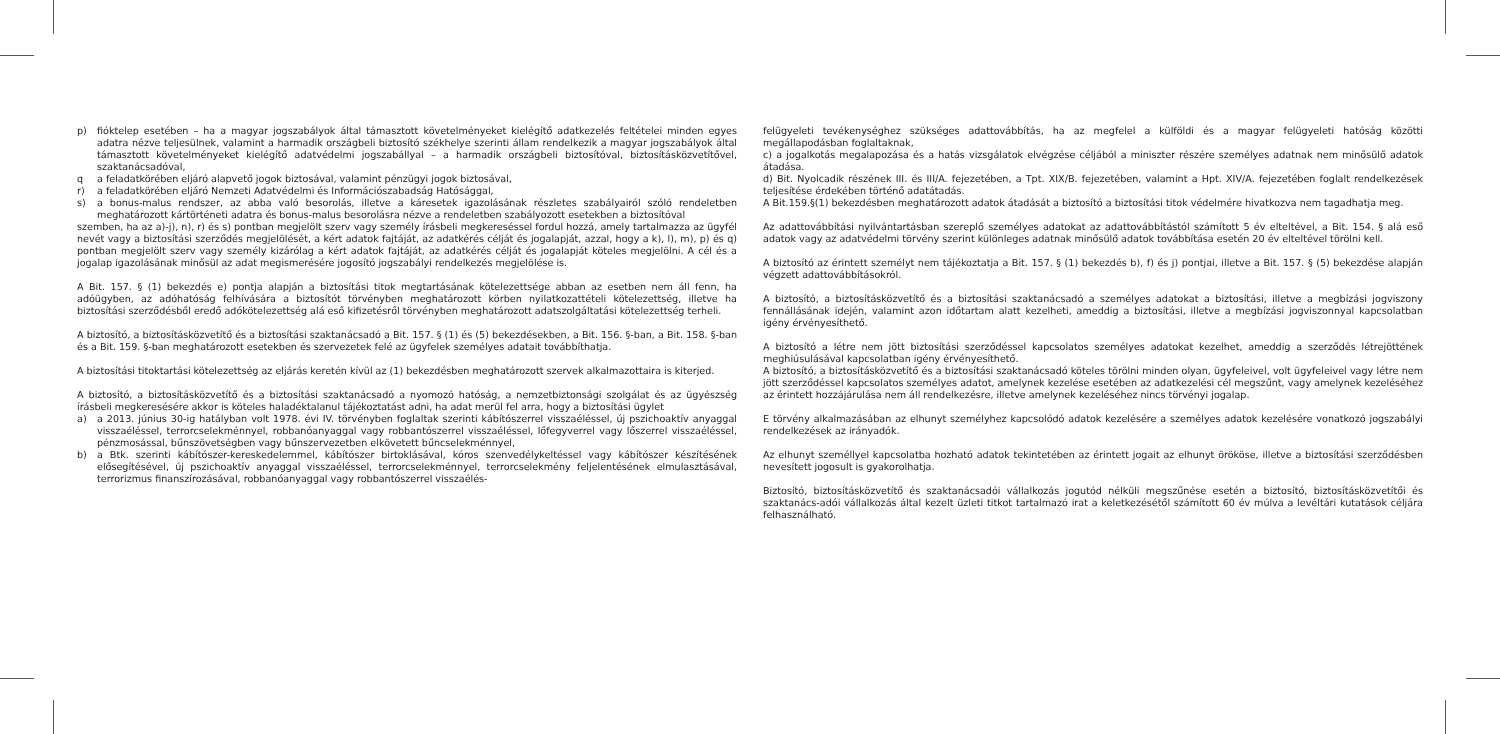p) fióktelep esetében – ha a magyar jogszabályok által támasztott követelményeket kielégítő adatkezelés feltételei minden egyes adatra nézve teljesülnek, valamint a harmadik országbeli biztosító székhelye szerinti állam rendelkezik a magyar jogszabályok által támasztott követelményeket kielégítő adatvédelmi jogszabállyal – a harmadik országbeli biztosítóval, biztosításközvetítővel, szaktanácsadóval,
q a feladatkörében eljáró alapvető jogok biztosával, valamint pénzügyi jogok biztosával,
r) a feladatkörében eljáró Nemzeti Adatvédelmi és Információszabadság Hatósággal,
s) a bonus-malus rendszer, az abba való besorolás, illetve a káresetek igazolásának részletes szabályairól szóló rendeletben meghatározott kártörténeti adatra és bonus-malus besorolásra nézve a rendeletben szabályozott esetekben a biztosítóval
szemben, ha az a)-j), n), r) és s) pontban megjelölt szerv vagy személy írásbeli megkereséssel fordul hozzá, amely tartalmazza az ügyfél nevét vagy a biztosítási szerződés megjelölését, a kért adatok fajtáját, az adatkérés célját és jogalapját, azzal, hogy a k), l), m), p) és q) pontban megjelölt szerv vagy személy kizárólag a kért adatok fajtáját, az adatkérés célját és jogalapját köteles megjelölni. A cél és a jogalap igazolásának minősül az adat megismerésére jogosító jogszabályi rendelkezés megjelölése is.
A Bit. 157. § (1) bekezdés e) pontja alapján a biztosítási titok megtartásának kötelezettsége abban az esetben nem áll fenn, ha adóügyben, az adóhatóság felhívására a biztosítót törvényben meghatározott körben nyilatkozattételi kötelezettség, illetve ha biztosítási szerződésből eredő adókötelezettség alá eső kifizetésről törvényben meghatározott adatszolgáltatási kötelezettség terheli.
A biztosító, a biztosításközvetítő és a biztosítási szaktanácsadó a Bit. 157. § (1) és (5) bekezdésekben, a Bit. 156. §-ban, a Bit. 158. §-ban és a Bit. 159. §-ban meghatározott esetekben és szervezetek felé az ügyfelek személyes adatait továbbíthatja.
A biztosítási titoktartási kötelezettség az eljárás keretén kívül az (1) bekezdésben meghatározott szervek alkalmazottaira is kiterjed.
A biztosító, a biztosításközvetítő és a biztosítási szaktanácsadó a nyomozó hatóság, a nemzetbiztonsági szolgálat és az ügyészség írásbeli megkeresésére akkor is köteles haladéktalanul tájékoztatást adni, ha adat merül fel arra, hogy a biztosítási ügylet
a) a 2013. június 30-ig hatályban volt 1978. évi IV. törvényben foglaltak szerinti kábítószerrel visszaéléssel, új pszichoaktív anyaggal visszaéléssel, terrorcselekménnyel, robbanóanyaggal vagy robbantószerrel visszaéléssel, lőfegyverrel vagy lőszerrel visszaéléssel, pénzmosással, bűnszövetségben vagy bűnszervezetben elkövetett bűncselekménnyel,
b) a Btk. szerinti kábítószer-kereskedelemmel, kábítószer birtoklásával, kóros szenvedélykeltéssel vagy kábítószer készítésének elősegítésével, új pszichoaktív anyaggal visszaéléssel, terrorcselekménnyel, terrorcselekmény feljelentésének elmulasztásával, terrorizmus finanszírozásával, robbanóanyaggal vagy robbantószerrel visszaélés-
felügyeleti tevékenységhez szükséges adattovábbítás, ha az megfelel a külföldi és a magyar felügyeleti hatóság közötti megállapodásban foglaltaknak,
c) a jogalkotás megalapozása és a hatás vizsgálatok elvégzése céljából a miniszter részére személyes adatnak nem minősülő adatok átadása.
d) Bit. Nyolcadik részének III. és III/A. fejezetében, a Tpt. XIX/B. fejezetében, valamint a Hpt. XIV/A. fejezetében foglalt rendelkezések teljesítése érdekében történő adatátadás.
A Bit.159.§(1) bekezdésben meghatározott adatok átadását a biztosító a biztosítási titok védelmére hivatkozva nem tagadhatja meg.
Az adattovábbítási nyilvántartásban szereplő személyes adatokat az adattovábbítástól számított 5 év elteltével, a Bit. 154. § alá eső adatok vagy az adatvédelmi törvény szerint különleges adatnak minősülő adatok továbbítása esetén 20 év elteltével törölni kell.
A biztosító az érintett személyt nem tájékoztatja a Bit. 157. § (1) bekezdés b), f) és j) pontjai, illetve a Bit. 157. § (5) bekezdése alapján végzett adattovábbításokról.
A biztosító, a biztosításközvetítő és a biztosítási szaktanácsadó a személyes adatokat a biztosítási, illetve a megbízási jogviszony fennállásának idején, valamint azon időtartam alatt kezelheti, ameddig a biztosítási, illetve a megbízási jogviszonnyal kapcsolatban igény érvényesíthető.
A biztosító a létre nem jött biztosítási szerződéssel kapcsolatos személyes adatokat kezelhet, ameddig a szerződés létrejöttének meghiúsulásával kapcsolatban igény érvényesíthető.
A biztosító, a biztosításközvetítő és a biztosítási szaktanácsadó köteles törölni minden olyan, ügyfeleivel, volt ügyfeleivel vagy létre nem jött szerződéssel kapcsolatos személyes adatot, amelynek kezelése esetében az adatkezelési cél megszűnt, vagy amelynek kezeléséhez az érintett hozzájárulása nem áll rendelkezésre, illetve amelynek kezeléséhez nincs törvényi jogalap.
E törvény alkalmazásában az elhunyt személyhez kapcsolódó adatok kezelésére a személyes adatok kezelésére vonatkozó jogszabályi rendelkezések az irányadók.
Az elhunyt személlyel kapcsolatba hozható adatok tekintetében az érintett jogait az elhunyt örököse, illetve a biztosítási szerződésben nevesített jogosult is gyakorolhatja.
Biztosító, biztosításközvetítő és szaktanácsadói vállalkozás jogutód nélküli megszűnése esetén a biztosító, biztosításközvetítői és szaktanács-adói vállalkozás által kezelt üzleti titkot tartalmazó irat a keletkezésétől számított 60 év múlva a levéltári kutatások céljára felhasználható.